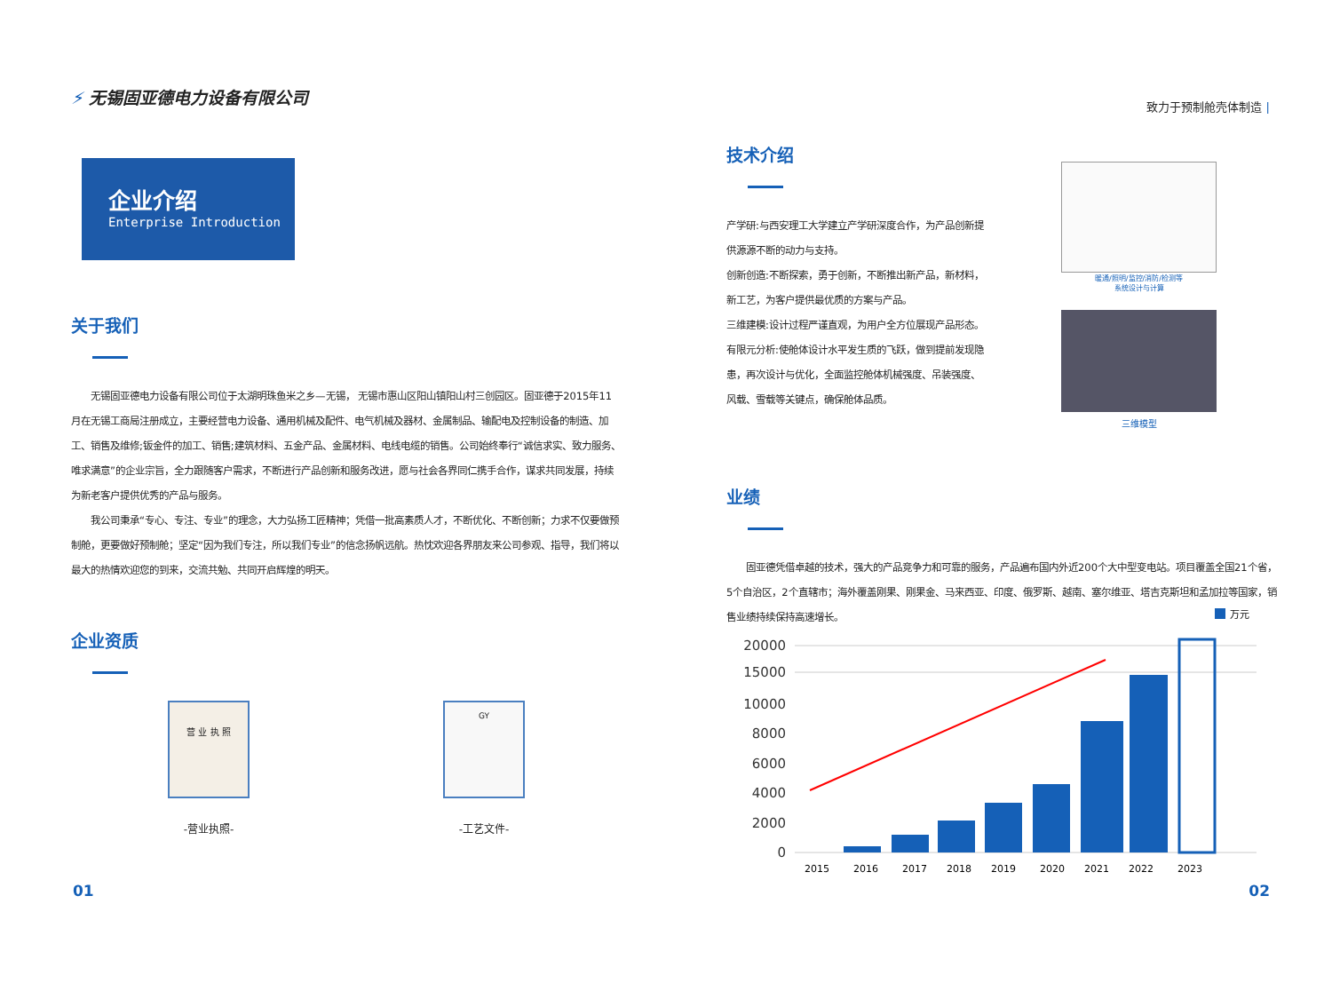⚡ 无锡固亚德电力设备有限公司
企业介绍
Enterprise Introduction
关于我们
　　无锡固亚德电力设备有限公司位于太湖明珠鱼米之乡—无锡， 无锡市惠山区阳山镇阳山村三创园区。固亚德于2015年11月在无锡工商局注册成立，主要经营电力设备、通用机械及配件、电气机械及器材、金属制品、输配电及控制设备的制造、加工、销售及维修;钣金件的加工、销售;建筑材料、五金产品、金属材料、电线电缆的销售。公司始终奉行“诚信求实、致力服务、唯求满意”的企业宗旨，全力跟随客户需求，不断进行产品创新和服务改进，愿与社会各界同仁携手合作，谋求共同发展，持续为新老客户提供优秀的产品与服务。
　　我公司秉承“专心、专注、专业”的理念，大力弘扬工匠精神；凭借一批高素质人才，不断优化、不断创新；力求不仅要做预制舱，更要做好预制舱；坚定“因为我们专注，所以我们专业”的信念扬帆远航。热忱欢迎各界朋友来公司参观、指导，我们将以最大的热情欢迎您的到来，交流共勉、共同开启辉煌的明天。
企业资质
营 业 执 照
-营业执照-
GY
-工艺文件-
01
致力于预制舱壳体制造 |
技术介绍
产学研:与西安理工大学建立产学研深度合作，为产品创新提供源源不断的动力与支持。
创新创造:不断探索，勇于创新，不断推出新产品，新材料，新工艺，为客户提供最优质的方案与产品。
三维建模:设计过程严谨直观，为用户全方位展现产品形态。
有限元分析:使舱体设计水平发生质的飞跃，做到提前发现隐患，再次设计与优化，全面监控舱体机械强度、吊装强度、风载、雪载等关键点，确保舱体品质。
暖通/照明/监控/消防/检测等
系统设计与计算
三维模型
业绩
　　固亚德凭借卓越的技术，强大的产品竞争力和可靠的服务，产品遍布国内外近200个大中型变电站。项目覆盖全国21个省，5个自治区，2个直辖市；海外覆盖刚果、刚果金、马来西亚、印度、俄罗斯、越南、塞尔维亚、塔吉克斯坦和孟加拉等国家，销售业绩持续保持高速增长。
万元
20000
15000
10000
8000
6000
4000
2000
0
2015
2016
2017
2018
2019
2020
2021
2022
2023
02